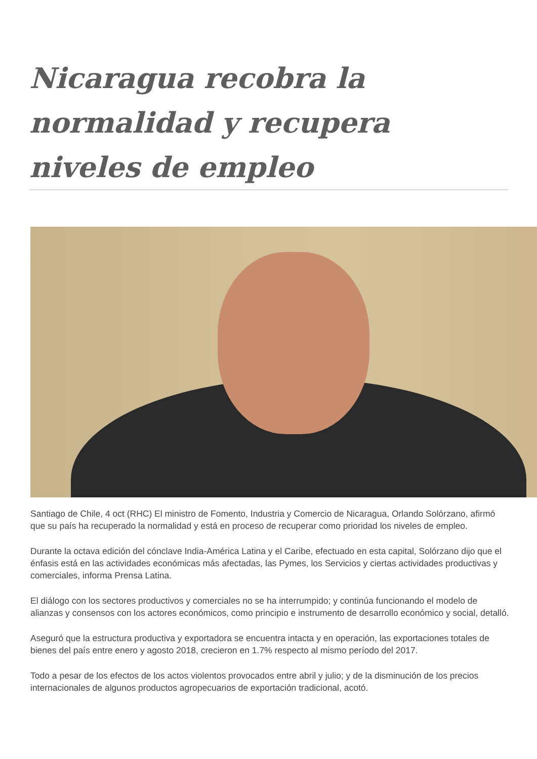Nicaragua recobra la normalidad y recupera niveles de empleo
Santiago de Chile, 4 oct (RHC) El ministro de Fomento, Industria y Comercio de Nicaragua, Orlando Solórzano, afirmó que su país ha recuperado la normalidad y está en proceso de recuperar como prioridad los niveles de empleo.
Durante la octava edición del cónclave India-América Latina y el Caribe, efectuado en esta capital, Solórzano dijo que el énfasis está en las actividades económicas más afectadas, las Pymes, los Servicios y ciertas actividades productivas y comerciales, informa Prensa Latina.
El diálogo con los sectores productivos y comerciales no se ha interrumpido; y continúa funcionando el modelo de alianzas y consensos con los actores económicos, como principio e instrumento de desarrollo económico y social, detalló.
Aseguró que la estructura productiva y exportadora se encuentra intacta y en operación, las exportaciones totales de bienes del país entre enero y agosto 2018, crecieron en 1.7% respecto al mismo período del 2017.
Todo a pesar de los efectos de los actos violentos provocados entre abril y julio; y de la disminución de los precios internacionales de algunos productos agropecuarios de exportación tradicional, acotó.